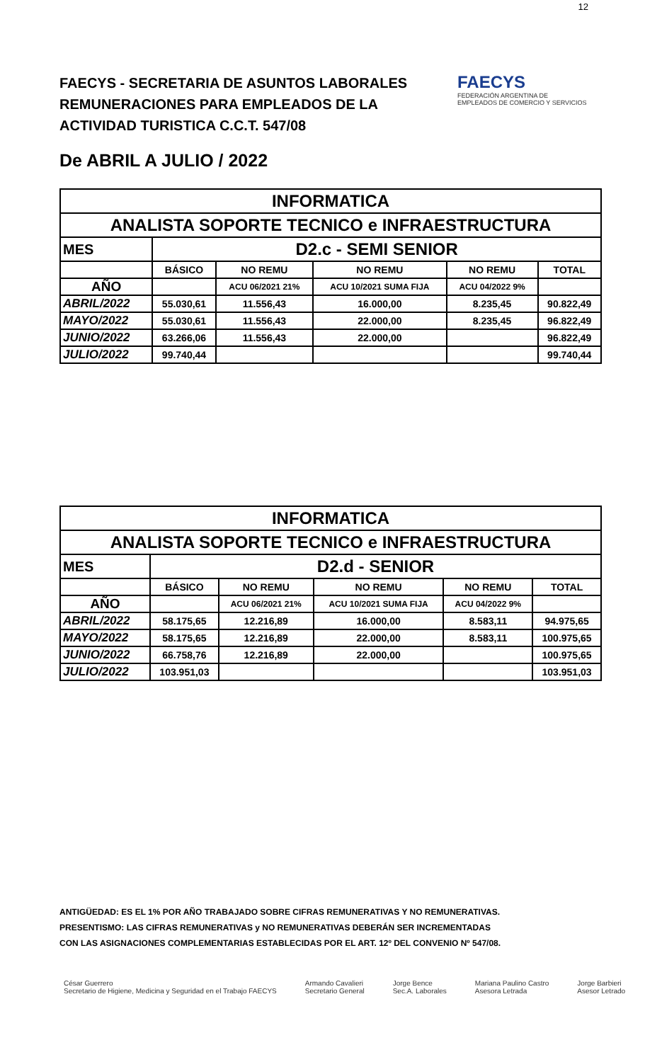12
FAECYS - SECRETARIA DE ASUNTOS LABORALES
REMUNERACIONES PARA EMPLEADOS DE LA
ACTIVIDAD TURISTICA C.C.T. 547/08
FAECYS
FEDERACIÓN ARGENTINA DE EMPLEADOS DE COMERCIO Y SERVICIOS
De ABRIL A JULIO / 2022
| INFORMATICA | | | | | |
| --- | --- | --- | --- | --- | --- |
| ANALISTA SOPORTE TECNICO e INFRAESTRUCTURA | | | | | |
| MES | D2.c - SEMI SENIOR | | | | |
| | BÁSICO | NO REMU | NO REMU | NO REMU | TOTAL |
| AÑO | | ACU 06/2021 21% | ACU 10/2021 SUMA FIJA | ACU 04/2022 9% | |
| ABRIL/2022 | 55.030,61 | 11.556,43 | 16.000,00 | 8.235,45 | 90.822,49 |
| MAYO/2022 | 55.030,61 | 11.556,43 | 22.000,00 | 8.235,45 | 96.822,49 |
| JUNIO/2022 | 63.266,06 | 11.556,43 | 22.000,00 | | 96.822,49 |
| JULIO/2022 | 99.740,44 | | | | 99.740,44 |
| INFORMATICA | | | | | |
| --- | --- | --- | --- | --- | --- |
| ANALISTA SOPORTE TECNICO e INFRAESTRUCTURA | | | | | |
| MES | D2.d - SENIOR | | | | |
| | BÁSICO | NO REMU | NO REMU | NO REMU | TOTAL |
| AÑO | | ACU 06/2021 21% | ACU 10/2021 SUMA FIJA | ACU 04/2022 9% | |
| ABRIL/2022 | 58.175,65 | 12.216,89 | 16.000,00 | 8.583,11 | 94.975,65 |
| MAYO/2022 | 58.175,65 | 12.216,89 | 22.000,00 | 8.583,11 | 100.975,65 |
| JUNIO/2022 | 66.758,76 | 12.216,89 | 22.000,00 | | 100.975,65 |
| JULIO/2022 | 103.951,03 | | | | 103.951,03 |
ANTIGÜEDAD: ES EL 1% POR AÑO TRABAJADO SOBRE CIFRAS REMUNERATIVAS Y NO REMUNERATIVAS.
PRESENTISMO: LAS CIFRAS REMUNERATIVAS y NO REMUNERATIVAS DEBERÁN SER INCREMENTADAS
CON LAS ASIGNACIONES COMPLEMENTARIAS ESTABLECIDAS POR EL ART. 12º DEL CONVENIO Nº 547/08.
César Guerrero
Secretario de Higiene, Medicina y Seguridad en el Trabajo FAECYS Armando Cavalieri
Secretario General Jorge Bence
Sec.A. Laborales Mariana Paulino Castro
Asesora Letrada Jorge Barbieri
Asesor Letrado